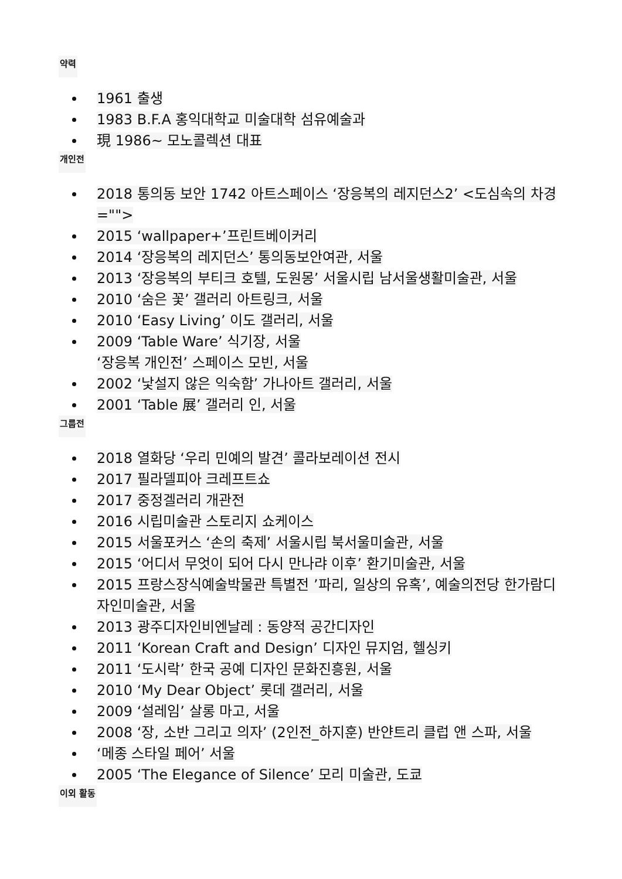약력
1961 출생
1983 B.F.A 홍익대학교 미술대학 섬유예술과
現 1986~ 모노콜렉션 대표
개인전
2018 통의동 보안 1742 아트스페이스 ‘장응복의 레지던스2’ <도심속의 차경="">
2015 ‘wallpaper+’프린트베이커리
2014 ‘장응복의 레지던스’ 통의동보안여관, 서울
2013 ‘장응복의 부티크 호텔, 도원몽’ 서울시립 남서울생활미술관, 서울
2010 ‘숨은 꽃’ 갤러리 아트링크, 서울
2010 ‘Easy Living’ 이도 갤러리, 서울
2009 ‘Table Ware’ 식기장, 서울
‘장응복 개인전’ 스페이스 모빈, 서울
2002 ‘낯설지 않은 익숙함’ 가나아트 갤러리, 서울
2001 ‘Table 展’ 갤러리 인, 서울
그룹전
2018 열화당 ‘우리 민예의 발견’ 콜라보레이션 전시
2017 필라델피아 크레프트쇼
2017 중정겔러리 개관전
2016 시립미술관 스토리지 쇼케이스
2015 서울포커스 ‘손의 축제’ 서울시립 북서울미술관, 서울
2015 ‘어디서 무엇이 되어 다시 만나랴 이후’ 환기미술관, 서울
2015 프랑스장식예술박물관 특별전 ’파리, 일상의 유혹’, 예술의전당 한가람디자인미술관, 서울
2013 광주디자인비엔날레 : 동양적 공간디자인
2011 ‘Korean Craft and Design’ 디자인 뮤지엄, 헬싱키
2011 ‘도시락’ 한국 공예 디자인 문화진흥원, 서울
2010 ‘My Dear Object’ 롯데 갤러리, 서울
2009 ‘설레임’ 살롱 마고, 서울
2008 ‘장, 소반 그리고 의자’ (2인전_하지훈) 반얀트리 클럽 앤 스파, 서울
‘메종 스타일 페어’ 서울
2005 ‘The Elegance of Silence’ 모리 미술관, 도쿄
이외 활동